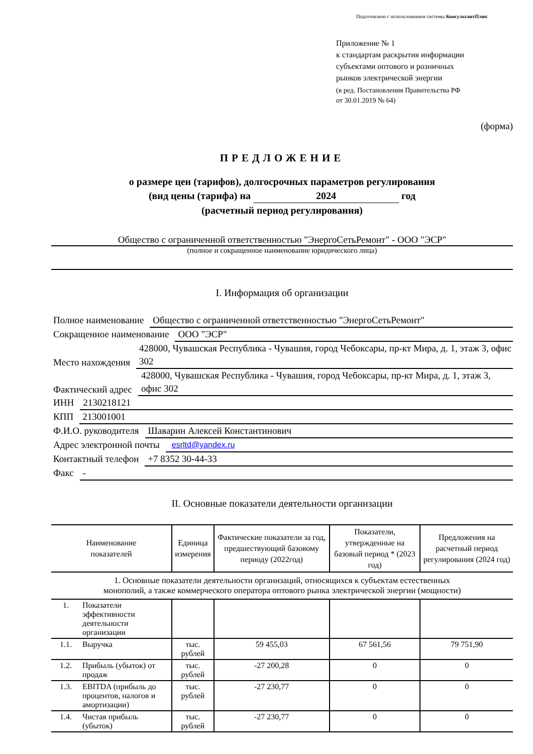Подготовлено с использованием системы КонсультантПлюс
Приложение № 1
к стандартам раскрытия информации
субъектами оптового и розничных
рынков электрической энергии
(в ред. Постановления Правительства РФ
от 30.01.2019 № 64)
(форма)
ПРЕДЛОЖЕНИЕ
о размере цен (тарифов), долгосрочных параметров регулирования
(вид цены (тарифа) на 2024 год
(расчетный период регулирования)
Общество с ограниченной ответственностью "ЭнергоСетьРемонт" - ООО "ЭСР"
(полное и сокращенное наименование юридического лица)
I. Информация об организации
Полное наименование Общество с ограниченной ответственностью "ЭнергоСетьРемонт"
Сокращенное наименование ООО "ЭСР"
Место нахождения 428000, Чувашская Республика - Чувашия, город Чебоксары, пр-кт Мира, д. 1, этаж 3, офис 302
Фактический адрес 428000, Чувашская Республика - Чувашия, город Чебоксары, пр-кт Мира, д. 1, этаж 3, офис 302
ИНН 2130218121
КПП 213001001
Ф.И.О. руководителя Шаварин Алексей Константинович
Адрес электронной почты esrltd@yandex.ru
Контактный телефон +7 8352 30-44-33
Факс -
II. Основные показатели деятельности организации
| Наименование показателей | | Единица измерения | Фактические показатели за год, предшествующий базовому периоду (2022год) | Показатели, утвержденные на базовый период * (2023 год) | Предложения на расчетный период регулирования (2024 год) |
| --- | --- | --- | --- | --- | --- |
| 1. Основные показатели деятельности организаций, относящихся к субъектам естественных монополий, а также коммерческого оператора оптового рынка электрической энергии (мощности) | | | | | |
| 1. | Показатели эффективности деятельности организации | | | | |
| 1.1. | Выручка | тыс. рублей | 59 455,03 | 67 561,56 | 79 751,90 |
| 1.2. | Прибыль (убыток) от продаж | тыс. рублей | -27 200,28 | 0 | 0 |
| 1.3. | EBITDA (прибыль до процентов, налогов и амортизации) | тыс. рублей | -27 230,77 | 0 | 0 |
| 1.4. | Чистая прибыль (убыток) | тыс. рублей | -27 230,77 | 0 | 0 |